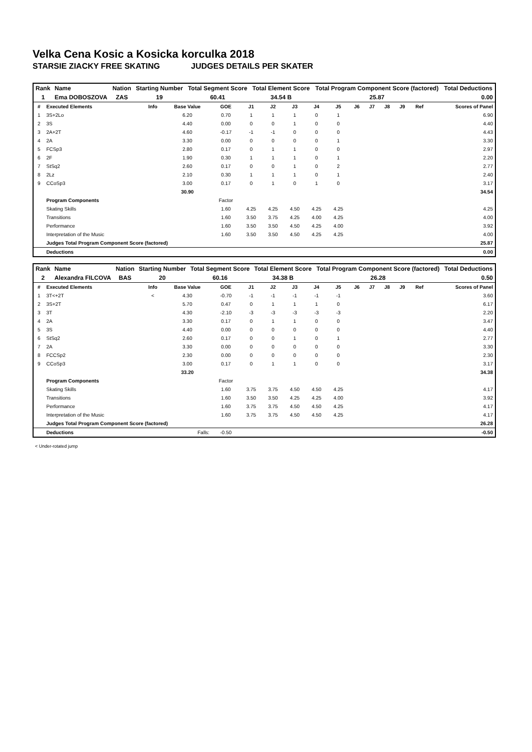Velka Cena Kosic a Kosicka korculka 2018
STARSIE ZIACKY FREE SKATING JUDGES DETAILS PER SKATER
| Rank | Name | Nation | Starting Number | Total Segment Score | Total Element Score | Total Program Component Score (factored) | Total Deductions |
| --- | --- | --- | --- | --- | --- | --- | --- |
| 1 | Ema DOBOSZOVA | ZAS | 19 | 60.41 | 34.54 B | 25.87 | 0.00 |
| # | Executed Elements | Info | Base Value | GOE | J1 | J2 | J3 | J4 | J5 | J6 | J7 | J8 | J9 | Ref | Scores of Panel |
| 1 | 3S+2Lo | | 6.20 | 0.70 | 1 | 1 | 1 | 0 | 1 | | | | | | 6.90 |
| 2 | 3S | | 4.40 | 0.00 | 0 | 0 | 1 | 0 | 0 | | | | | | 4.40 |
| 3 | 2A+2T | | 4.60 | -0.17 | -1 | -1 | 0 | 0 | 0 | | | | | | 4.43 |
| 4 | 2A | | 3.30 | 0.00 | 0 | 0 | 0 | 0 | 1 | | | | | | 3.30 |
| 5 | FCSp3 | | 2.80 | 0.17 | 0 | 1 | 1 | 0 | 0 | | | | | | 2.97 |
| 6 | 2F | | 1.90 | 0.30 | 1 | 1 | 1 | 0 | 1 | | | | | | 2.20 |
| 7 | StSq2 | | 2.60 | 0.17 | 0 | 0 | 1 | 0 | 2 | | | | | | 2.77 |
| 8 | 2Lz | | 2.10 | 0.30 | 1 | 1 | 1 | 0 | 1 | | | | | | 2.40 |
| 9 | CCoSp3 | | 3.00 | 0.17 | 0 | 1 | 0 | 1 | 0 | | | | | | 3.17 |
| | | | 30.90 | | | | | | | | | | | | 34.54 |
| | Program Components | | | Factor | | | | | | | | | | | |
| | Skating Skills | | | 1.60 | 4.25 | 4.25 | 4.50 | 4.25 | 4.25 | | | | | | 4.25 |
| | Transitions | | | 1.60 | 3.50 | 3.75 | 4.25 | 4.00 | 4.25 | | | | | | 4.00 |
| | Performance | | | 1.60 | 3.50 | 3.50 | 4.50 | 4.25 | 4.00 | | | | | | 3.92 |
| | Interpretation of the Music | | | 1.60 | 3.50 | 3.50 | 4.50 | 4.25 | 4.25 | | | | | | 4.00 |
| | Judges Total Program Component Score (factored) | | | | | | | | | | | | | | 25.87 |
| | Deductions | | | | | | | | | | | | | | 0.00 |
| Rank | Name | Nation | Starting Number | Total Segment Score | Total Element Score | Total Program Component Score (factored) | Total Deductions |
| --- | --- | --- | --- | --- | --- | --- | --- |
| 2 | Alexandra FILCOVA | BAS | 20 | 60.16 | 34.38 B | 26.28 | 0.50 |
| # | Executed Elements | Info | Base Value | GOE | J1 | J2 | J3 | J4 | J5 | J6 | J7 | J8 | J9 | Ref | Scores of Panel |
| 1 | 3T<+2T | < | 4.30 | -0.70 | -1 | -1 | -1 | -1 | -1 | | | | | | 3.60 |
| 2 | 3S+2T | | 5.70 | 0.47 | 0 | 1 | 1 | 1 | 0 | | | | | | 6.17 |
| 3 | 3T | | 4.30 | -2.10 | -3 | -3 | -3 | -3 | -3 | | | | | | 2.20 |
| 4 | 2A | | 3.30 | 0.17 | 0 | 1 | 1 | 0 | 0 | | | | | | 3.47 |
| 5 | 3S | | 4.40 | 0.00 | 0 | 0 | 0 | 0 | 0 | | | | | | 4.40 |
| 6 | StSq2 | | 2.60 | 0.17 | 0 | 0 | 1 | 0 | 1 | | | | | | 2.77 |
| 7 | 2A | | 3.30 | 0.00 | 0 | 0 | 0 | 0 | 0 | | | | | | 3.30 |
| 8 | FCCSp2 | | 2.30 | 0.00 | 0 | 0 | 0 | 0 | 0 | | | | | | 2.30 |
| 9 | CCoSp3 | | 3.00 | 0.17 | 0 | 1 | 1 | 0 | 0 | | | | | | 3.17 |
| | | | 33.20 | | | | | | | | | | | | 34.38 |
| | Program Components | | | Factor | | | | | | | | | | | |
| | Skating Skills | | | 1.60 | 3.75 | 3.75 | 4.50 | 4.50 | 4.25 | | | | | | 4.17 |
| | Transitions | | | 1.60 | 3.50 | 3.50 | 4.25 | 4.25 | 4.00 | | | | | | 3.92 |
| | Performance | | | 1.60 | 3.75 | 3.75 | 4.50 | 4.50 | 4.25 | | | | | | 4.17 |
| | Interpretation of the Music | | | 1.60 | 3.75 | 3.75 | 4.50 | 4.50 | 4.25 | | | | | | 4.17 |
| | Judges Total Program Component Score (factored) | | | | | | | | | | | | | | 26.28 |
| | Deductions | Falls: | | -0.50 | | | | | | | | | | | -0.50 |
< Under-rotated jump